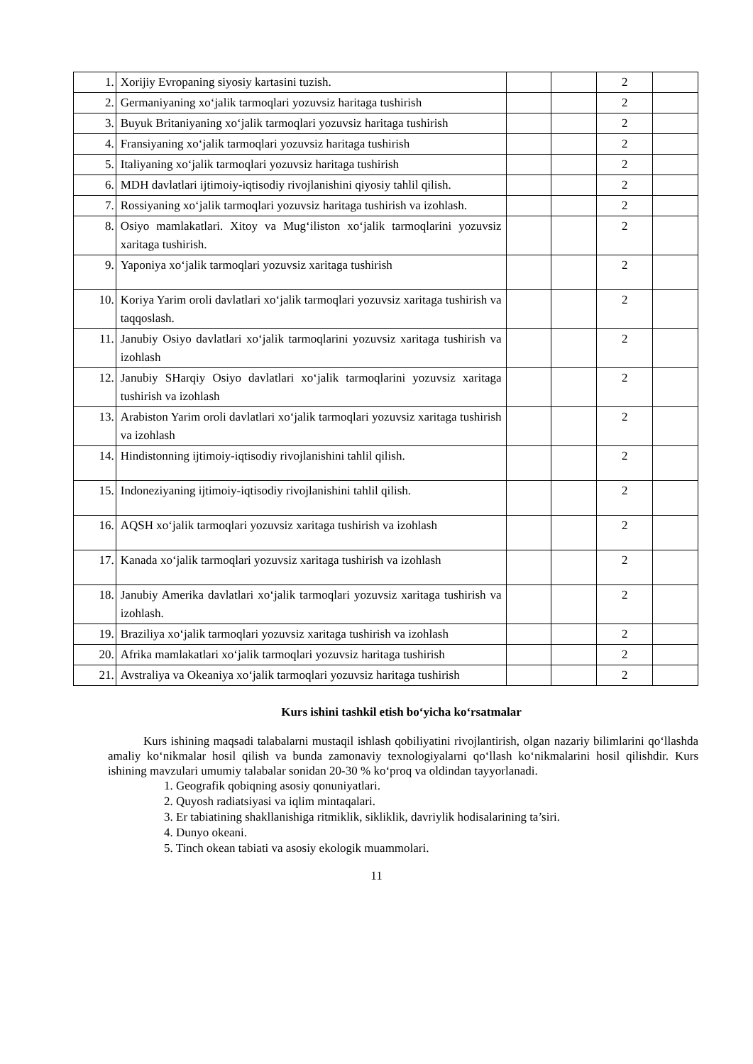| 1. | Xorijiy Evropaning siyosiy kartasini tuzish. | | | 2 | |
| 2. | Germaniyaning xo‘jalik tarmoqlari yozuvsiz haritaga tushirish | | | 2 | |
| 3. | Buyuk Britaniyaning xo‘jalik tarmoqlari yozuvsiz haritaga tushirish | | | 2 | |
| 4. | Fransiyaning xo‘jalik tarmoqlari yozuvsiz haritaga tushirish | | | 2 | |
| 5. | Italiyaning xo‘jalik tarmoqlari yozuvsiz haritaga tushirish | | | 2 | |
| 6. | MDH davlatlari ijtimoiy-iqtisodiy rivojlanishini qiyosiy tahlil qilish. | | | 2 | |
| 7. | Rossiyaning xo‘jalik tarmoqlari yozuvsiz haritaga tushirish va izohlash. | | | 2 | |
| 8. | Osiyo mamlakatlari. Xitoy va Mug‘iliston xo‘jalik tarmoqlarini yozuvsiz xaritaga tushirish. | | | 2 | |
| 9. | Yaponiya xo‘jalik tarmoqlari yozuvsiz xaritaga tushirish | | | 2 | |
| 10. | Koriya Yarim oroli davlatlari xo‘jalik tarmoqlari yozuvsiz xaritaga tushirish va taqqoslash. | | | 2 | |
| 11. | Janubiy Osiyo davlatlari xo‘jalik tarmoqlarini yozuvsiz xaritaga tushirish va izohlash | | | 2 | |
| 12. | Janubiy SHarqiy Osiyo davlatlari xo‘jalik tarmoqlarini yozuvsiz xaritaga tushirish va izohlash | | | 2 | |
| 13. | Arabiston Yarim oroli davlatlari xo‘jalik tarmoqlari yozuvsiz xaritaga tushirish va izohlash | | | 2 | |
| 14. | Hindistonning ijtimoiy-iqtisodiy rivojlanishini tahlil qilish. | | | 2 | |
| 15. | Indoneziyaning ijtimoiy-iqtisodiy rivojlanishini tahlil qilish. | | | 2 | |
| 16. | AQSH xo‘jalik tarmoqlari yozuvsiz xaritaga tushirish va izohlash | | | 2 | |
| 17. | Kanada xo‘jalik tarmoqlari yozuvsiz xaritaga tushirish va izohlash | | | 2 | |
| 18. | Janubiy Amerika davlatlari xo‘jalik tarmoqlari yozuvsiz xaritaga tushirish va izohlash. | | | 2 | |
| 19. | Braziliya xo‘jalik tarmoqlari yozuvsiz xaritaga tushirish va izohlash | | | 2 | |
| 20. | Afrika mamlakatlari xo‘jalik tarmoqlari yozuvsiz haritaga tushirish | | | 2 | |
| 21. | Avstraliya va Okeaniya xo‘jalik tarmoqlari yozuvsiz haritaga tushirish | | | 2 | |
Kurs ishini tashkil etish bo‘yicha ko‘rsatmalar
Kurs ishining maqsadi talabalarni mustaqil ishlash qobiliyatini rivojlantirish, olgan nazariy bilimlarini qo‘llashda amaliy ko‘nikmalar hosil qilish va bunda zamonaviy texnologiyalarni qo‘llash ko‘nikmalarini hosil qilishdir. Kurs ishining mavzulari umumiy talabalar sonidan 20-30 % ko‘proq va oldindan tayyorlanadi.
1. Geografik qobiqning asosiy qonuniyatlari.
2. Quyosh radiatsiyasi va iqlim mintaqalari.
3. Er tabiatining shakllanishiga ritmiklik, sikliklik, davriylik hodisalarining ta’siri.
4. Dunyo okeani.
5. Tinch okean tabiati va asosiy ekologik muammolari.
11